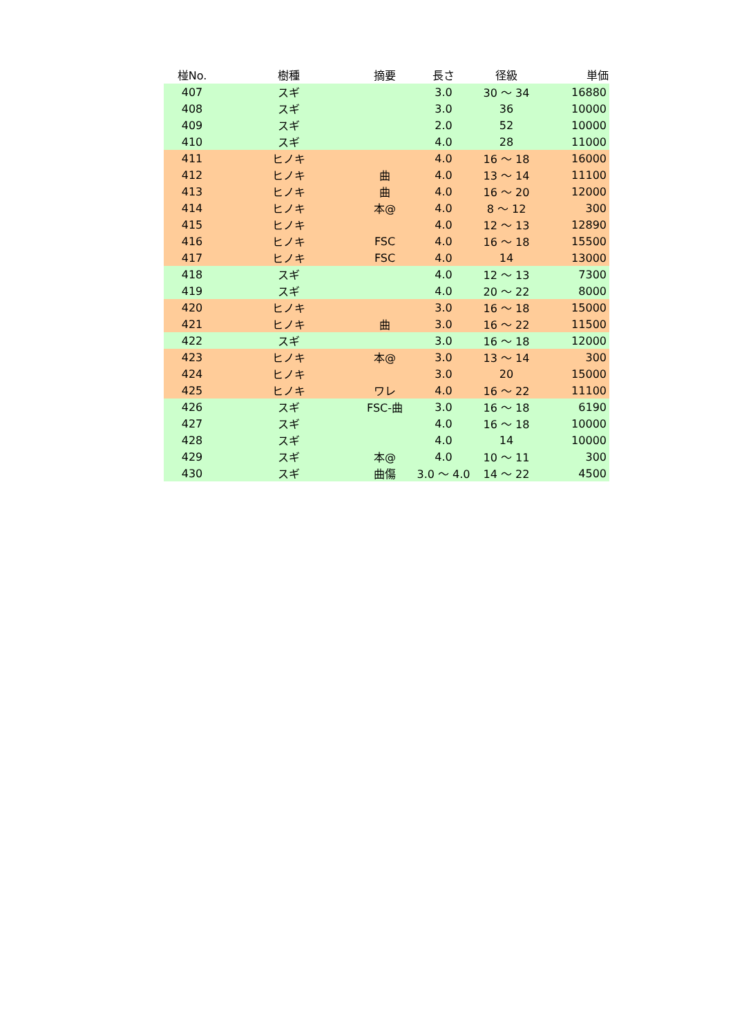| 椪No. | 樹種 | 摘要 | 長さ | 径級 | 単価 |
| --- | --- | --- | --- | --- | --- |
| 407 | スギ | | 3.0 | 30 ～ 34 | 16880 |
| 408 | スギ | | 3.0 | 36 | 10000 |
| 409 | スギ | | 2.0 | 52 | 10000 |
| 410 | スギ | | 4.0 | 28 | 11000 |
| 411 | ヒノキ | | 4.0 | 16 ～ 18 | 16000 |
| 412 | ヒノキ | 曲 | 4.0 | 13 ～ 14 | 11100 |
| 413 | ヒノキ | 曲 | 4.0 | 16 ～ 20 | 12000 |
| 414 | ヒノキ | 本@ | 4.0 | 8 ～ 12 | 300 |
| 415 | ヒノキ | | 4.0 | 12 ～ 13 | 12890 |
| 416 | ヒノキ | FSC | 4.0 | 16 ～ 18 | 15500 |
| 417 | ヒノキ | FSC | 4.0 | 14 | 13000 |
| 418 | スギ | | 4.0 | 12 ～ 13 | 7300 |
| 419 | スギ | | 4.0 | 20 ～ 22 | 8000 |
| 420 | ヒノキ | | 3.0 | 16 ～ 18 | 15000 |
| 421 | ヒノキ | 曲 | 3.0 | 16 ～ 22 | 11500 |
| 422 | スギ | | 3.0 | 16 ～ 18 | 12000 |
| 423 | ヒノキ | 本@ | 3.0 | 13 ～ 14 | 300 |
| 424 | ヒノキ | | 3.0 | 20 | 15000 |
| 425 | ヒノキ | ワレ | 4.0 | 16 ～ 22 | 11100 |
| 426 | スギ | FSC-曲 | 3.0 | 16 ～ 18 | 6190 |
| 427 | スギ | | 4.0 | 16 ～ 18 | 10000 |
| 428 | スギ | | 4.0 | 14 | 10000 |
| 429 | スギ | 本@ | 4.0 | 10 ～ 11 | 300 |
| 430 | スギ | 曲傷 | 3.0 ～ 4.0 | 14 ～ 22 | 4500 |